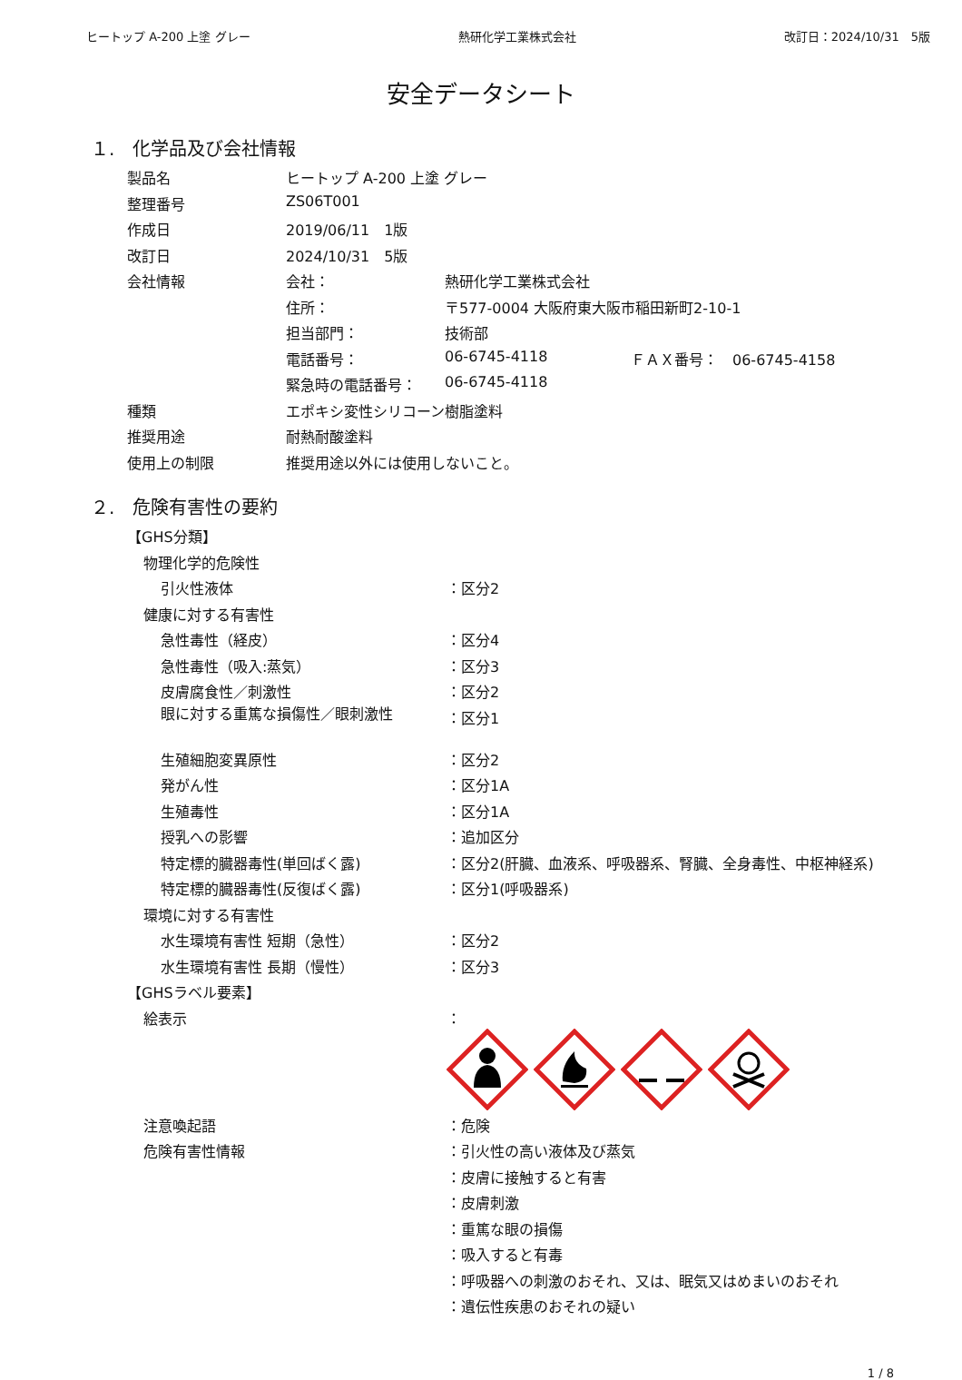ヒートップ A-200 上塗 グレー 熱研化学工業株式会社 改訂日：2024/10/31　5版
安全データシート
１.　化学品及び会社情報
| 製品名 | ヒートップ A-200 上塗 グレー | | |
| 整理番号 | ZS06T001 | | |
| 作成日 | 2019/06/11 1版 | | |
| 改訂日 | 2024/10/31 5版 | | |
| 会社情報 | 会社： | 熱研化学工業株式会社 | |
| | 住所： | 〒577-0004 大阪府東大阪市稲田新町2-10-1 | |
| | 担当部門： | 技術部 | |
| | 電話番号： | 06-6745-4118 | ＦＡＸ番号： 06-6745-4158 |
| | 緊急時の電話番号： | 06-6745-4118 | |
| 種類 | エポキシ変性シリコーン樹脂塗料 | | |
| 推奨用途 | 耐熱耐酸塗料 | | |
| 使用上の制限 | 推奨用途以外には使用しないこと。 | | |
２.　危険有害性の要約
| 【GHS分類】 | |
| 物理化学的危険性 | |
| 引火性液体 | ：区分2 |
| 健康に対する有害性 | |
| 急性毒性（経皮） | ：区分4 |
| 急性毒性（吸入:蒸気） | ：区分3 |
| 皮膚腐食性／刺激性 | ：区分2 |
| 眼に対する重篤な損傷性／眼刺激性 | ：区分1 |
| 生殖細胞変異原性 | ：区分2 |
| 発がん性 | ：区分1A |
| 生殖毒性 | ：区分1A |
| 授乳への影響 | ：追加区分 |
| 特定標的臓器毒性(単回ばく露) | ：区分2(肝臓、血液系、呼吸器系、腎臓、全身毒性、中枢神経系) |
| 特定標的臓器毒性(反復ばく露) | ：区分1(呼吸器系) |
| 環境に対する有害性 | |
| 水生環境有害性 短期（急性） | ：区分2 |
| 水生環境有害性 長期（慢性） | ：区分3 |
| 【GHSラベル要素】 | |
| 絵表示 | ： |
| 注意喚起語 | ：危険 |
| 危険有害性情報 | ：引火性の高い液体及び蒸気 |
| | ：皮膚に接触すると有害 |
| | ：皮膚刺激 |
| | ：重篤な眼の損傷 |
| | ：吸入すると有毒 |
| | ：呼吸器への刺激のおそれ、又は、眠気又はめまいのおそれ |
| | ：遺伝性疾患のおそれの疑い |
1 / 8